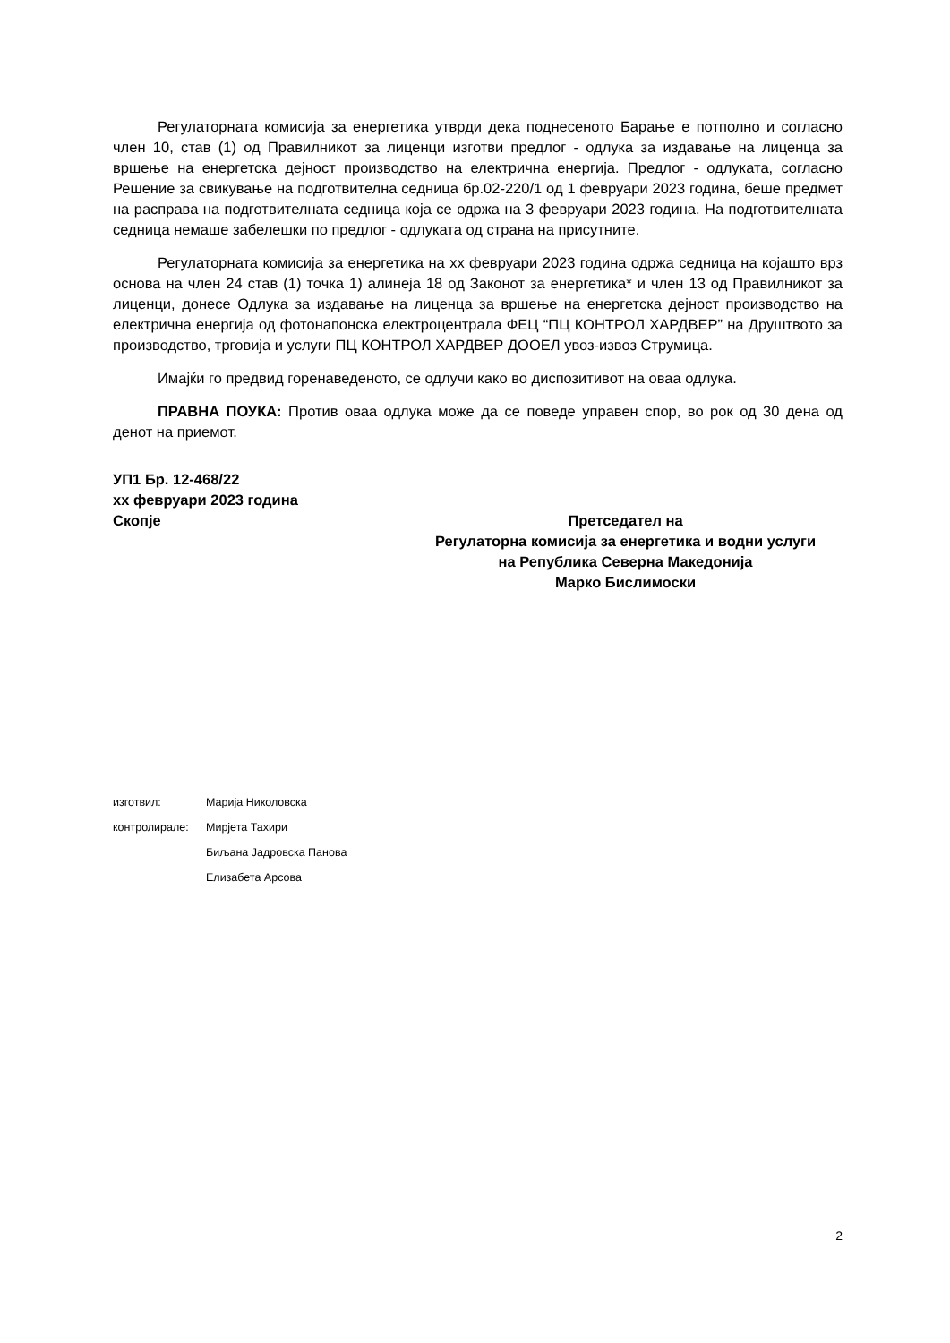Регулаторната комисија за енергетика утврди дека поднесеното Барање е потполно и согласно член 10, став (1) од Правилникот за лиценци изготви предлог - одлука за издавање на лиценца за вршење на енергетска дејност производство на електрична енергија. Предлог - одлуката, согласно Решение за свикување на подготвителна седница бр.02-220/1 од 1 февруари 2023 година, беше предмет на расправа на подготвителната седница која се одржа на 3 февруари 2023 година. На подготвителната седница немаше забелешки по предлог - одлуката од страна на присутните.
Регулаторната комисија за енергетика на хх февруари 2023 година одржа седница на којашто врз основа на член 24 став (1) точка 1) алинеја 18 од Законот за енергетика* и член 13 од Правилникот за лиценци, донесе Одлука за издавање на лиценца за вршење на енергетска дејност производство на електрична енергија од фотонапонска електроцентрала ФЕЦ “ПЦ КОНТРОЛ ХАРДВЕР” на Друштвото за производство, трговија и услуги ПЦ КОНТРОЛ ХАРДВЕР ДООЕЛ увоз-извоз Струмица.
Имајќи го предвид горенаведеното, се одлучи како во диспозитивот на оваа одлука.
ПРАВНА ПОУКА: Против оваа одлука може да се поведе управен спор, во рок од 30 дена од денот на приемот.
УП1 Бр. 12-468/22
хх февруари 2023 година
Скопје
Претседател на
Регулаторна комисија за енергетика и водни услуги
на Република Северна Македонија
Марко Бислимоски
| изготвил: | Марија Николовска |
| контролирале: | Мирјета Тахири |
| | Биљана Јадровска Панова |
| | Елизабета Арсова |
2